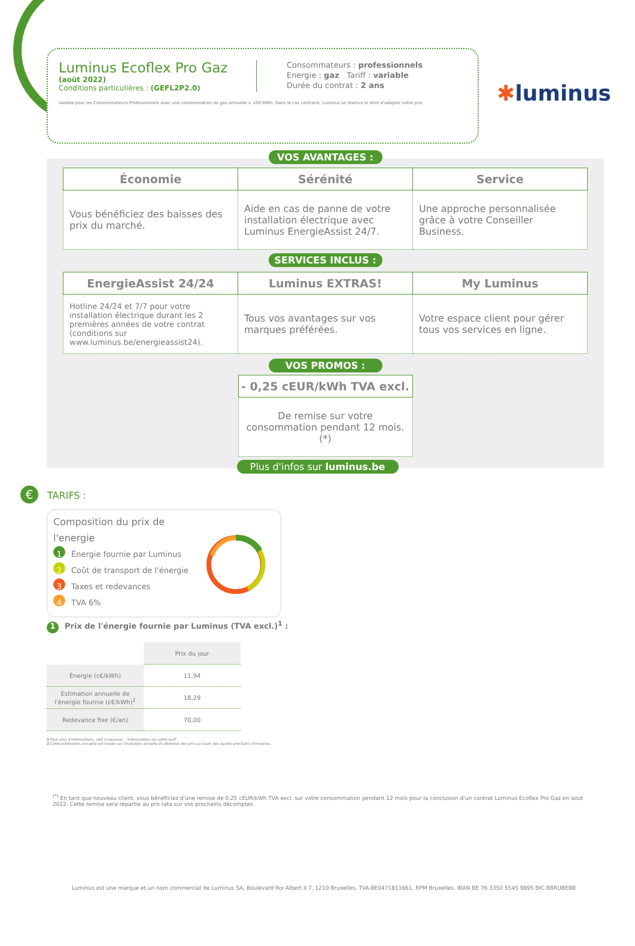✱luminus
Luminus Ecoflex Pro Gaz
(août 2022)
Conditions particulières : (GEFL2P2.0)
Consommateurs : professionnels
Energie : gaz Tariff : variable
Durée du contrat : 2 ans
Valable pour les Consommateurs Professionnels avec une consommation de gaz annuelle < 100 MWh. Dans le cas contraire, Luminus se réserve le droit d'adapter votre prix.
VOS AVANTAGES :
| Économie | Sérénité | Service |
| --- | --- | --- |
| Vous bénéficiez des baisses des prix du marché. | Aide en cas de panne de votre installation électrique avec Luminus EnergieAssist 24/7. | Une approche personnalisée grâce à votre Conseiller Business. |
SERVICES INCLUS :
| EnergieAssist 24/24 | Luminus EXTRAS! | My Luminus |
| --- | --- | --- |
| Hotline 24/24 et 7/7 pour votre installation électrique durant les 2 premières années de votre contrat (conditions sur www.luminus.be/energieassist24). | Tous vos avantages sur vos marques préférées. | Votre espace client pour gérer tous vos services en ligne. |
VOS PROMOS :
| - 0,25 cEUR/kWh TVA excl. |
| --- |
| De remise sur votre consommation pendant 12 mois. (*) |
Plus d'infos sur luminus.be
€ TARIFS :
Composition du prix de l'energie
1 Énergie fournie par Luminus
2 Coût de transport de l'énergie
3 Taxes et redevances
4 TVA 6%
1 Prix de l'énergie fournie par Luminus (TVA excl.)<sup>1</sup> :
| | Prix du jour |
| --- | --- |
| Énergie (c€/kWh) | 11,94 |
| Estimation annuelle de l'énergie fournie (c€/kWh)<sup>2</sup> | 18,29 |
| Redevance fixe (€/an) | 70,00 |
1 Pour plus d'informations, voir ci-dessous : 'Informations sur votre tarif'.
2 Cette estimation annuelle est basée sur l'évolution actuelle et attendue des prix au cours des quatre prochains trimestres.
<sup>(*)</sup> En tant que nouveau client, vous bénéficiez d'une remise de 0,25 cEUR/kWh TVA excl. sur votre consommation pendant 12 mois pour la conclusion d'un contrat Luminus Ecoflex Pro Gaz en aout 2022. Cette remise sera répartie au pro rata sur vos prochains décomptes.
Luminus est une marque et un nom commercial de Luminus SA, Boulevard Roi Albert II 7, 1210 Bruxelles, TVA-BE0471811661, RPM Bruxelles. IBAN BE 76 3350 5545 9895 BIC BBRUBEBB